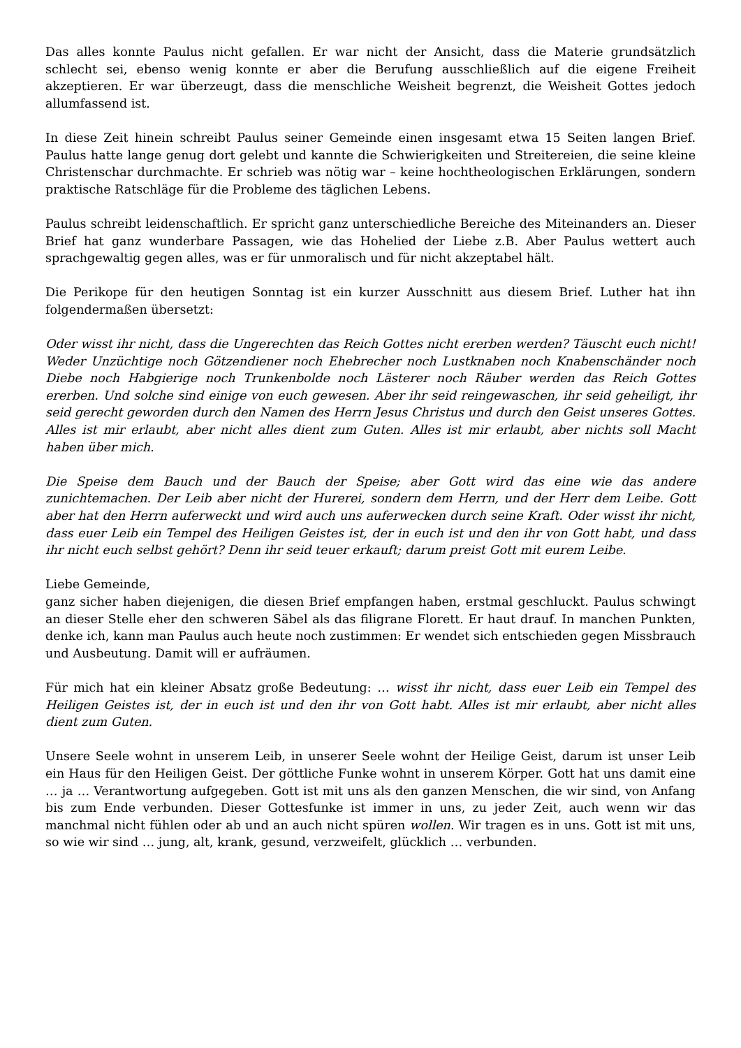Das alles konnte Paulus nicht gefallen. Er war nicht der Ansicht, dass die Materie grundsätzlich schlecht sei, ebenso wenig konnte er aber die Berufung ausschließlich auf die eigene Freiheit akzeptieren. Er war überzeugt, dass die menschliche Weisheit begrenzt, die Weisheit Gottes jedoch allumfassend ist.
In diese Zeit hinein schreibt Paulus seiner Gemeinde einen insgesamt etwa 15 Seiten langen Brief. Paulus hatte lange genug dort gelebt und kannte die Schwierigkeiten und Streitereien, die seine kleine Christenschar durchmachte. Er schrieb was nötig war – keine hochtheologischen Erklärungen, sondern praktische Ratschläge für die Probleme des täglichen Lebens.
Paulus schreibt leidenschaftlich. Er spricht ganz unterschiedliche Bereiche des Miteinanders an. Dieser Brief hat ganz wunderbare Passagen, wie das Hohelied der Liebe z.B. Aber Paulus wettert auch sprachgewaltig gegen alles, was er für unmoralisch und für nicht akzeptabel hält.
Die Perikope für den heutigen Sonntag ist ein kurzer Ausschnitt aus diesem Brief. Luther hat ihn folgendermaßen übersetzt:
Oder wisst ihr nicht, dass die Ungerechten das Reich Gottes nicht ererben werden? Täuscht euch nicht! Weder Unzüchtige noch Götzendiener noch Ehebrecher noch Lustknaben noch Knabenschänder noch Diebe noch Habgierige noch Trunkenbolde noch Lästerer noch Räuber werden das Reich Gottes ererben. Und solche sind einige von euch gewesen. Aber ihr seid reingewaschen, ihr seid geheiligt, ihr seid gerecht geworden durch den Namen des Herrn Jesus Christus und durch den Geist unseres Gottes. Alles ist mir erlaubt, aber nicht alles dient zum Guten. Alles ist mir erlaubt, aber nichts soll Macht haben über mich.
Die Speise dem Bauch und der Bauch der Speise; aber Gott wird das eine wie das andere zunichtemachen. Der Leib aber nicht der Hurerei, sondern dem Herrn, und der Herr dem Leibe. Gott aber hat den Herrn auferweckt und wird auch uns auferwecken durch seine Kraft. Oder wisst ihr nicht, dass euer Leib ein Tempel des Heiligen Geistes ist, der in euch ist und den ihr von Gott habt, und dass ihr nicht euch selbst gehört? Denn ihr seid teuer erkauft; darum preist Gott mit eurem Leibe.
Liebe Gemeinde,
ganz sicher haben diejenigen, die diesen Brief empfangen haben, erstmal geschluckt. Paulus schwingt an dieser Stelle eher den schweren Säbel als das filigrane Florett. Er haut drauf. In manchen Punkten, denke ich, kann man Paulus auch heute noch zustimmen: Er wendet sich entschieden gegen Missbrauch und Ausbeutung. Damit will er aufräumen.
Für mich hat ein kleiner Absatz große Bedeutung: … wisst ihr nicht, dass euer Leib ein Tempel des Heiligen Geistes ist, der in euch ist und den ihr von Gott habt. Alles ist mir erlaubt, aber nicht alles dient zum Guten.
Unsere Seele wohnt in unserem Leib, in unserer Seele wohnt der Heilige Geist, darum ist unser Leib ein Haus für den Heiligen Geist. Der göttliche Funke wohnt in unserem Körper. Gott hat uns damit eine … ja … Verantwortung aufgegeben. Gott ist mit uns als den ganzen Menschen, die wir sind, von Anfang bis zum Ende verbunden. Dieser Gottesfunke ist immer in uns, zu jeder Zeit, auch wenn wir das manchmal nicht fühlen oder ab und an auch nicht spüren wollen. Wir tragen es in uns. Gott ist mit uns, so wie wir sind … jung, alt, krank, gesund, verzweifelt, glücklich … verbunden.